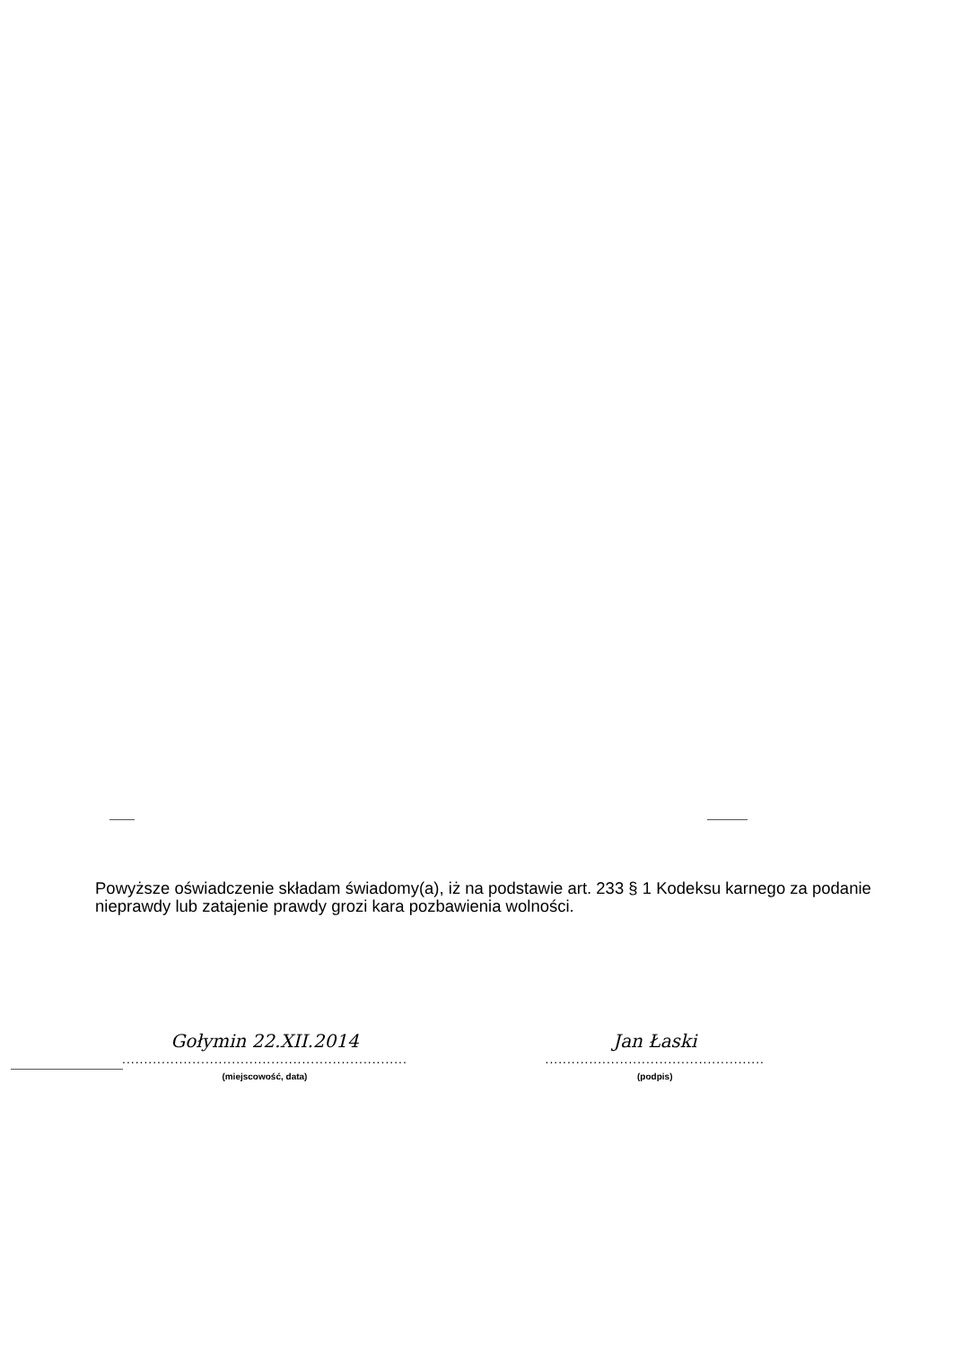Powyższe oświadczenie składam świadomy(a), iż na podstawie art. 233 § 1 Kodeksu karnego za podanie nieprawdy lub zatajenie prawdy grozi kara pozbawienia wolności.
Gołymin 22.XII.2014
.................................................................
(miejscowość, data)
Jan Łaski
..................................................
(podpis)